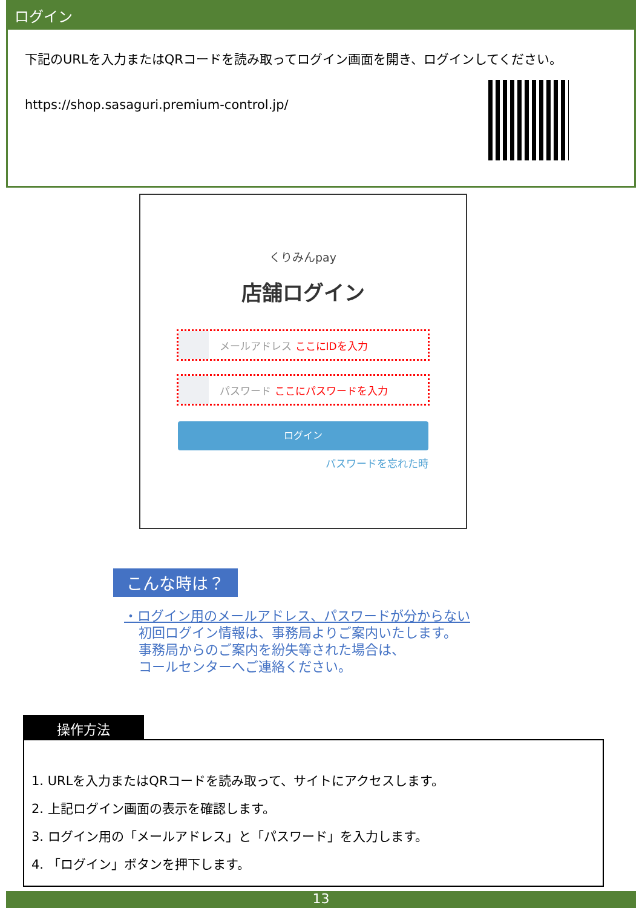ログイン
下記のURLを入力またはQRコードを読み取ってログイン画面を開き、ログインしてください。
https://shop.sasaguri.premium-control.jp/
くりみんpay
店舗ログイン
メールアドレス ここにIDを入力
パスワード ここにパスワードを入力
ログイン
パスワードを忘れた時
こんな時は？
・ログイン用のメールアドレス、パスワードが分からない
初回ログイン情報は、事務局よりご案内いたします。
事務局からのご案内を紛失等された場合は、
コールセンターへご連絡ください。
操作方法
1. URLを入力またはQRコードを読み取って、サイトにアクセスします。
2. 上記ログイン画面の表示を確認します。
3. ログイン用の「メールアドレス」と「パスワード」を入力します。
4. 「ログイン」ボタンを押下します。
13